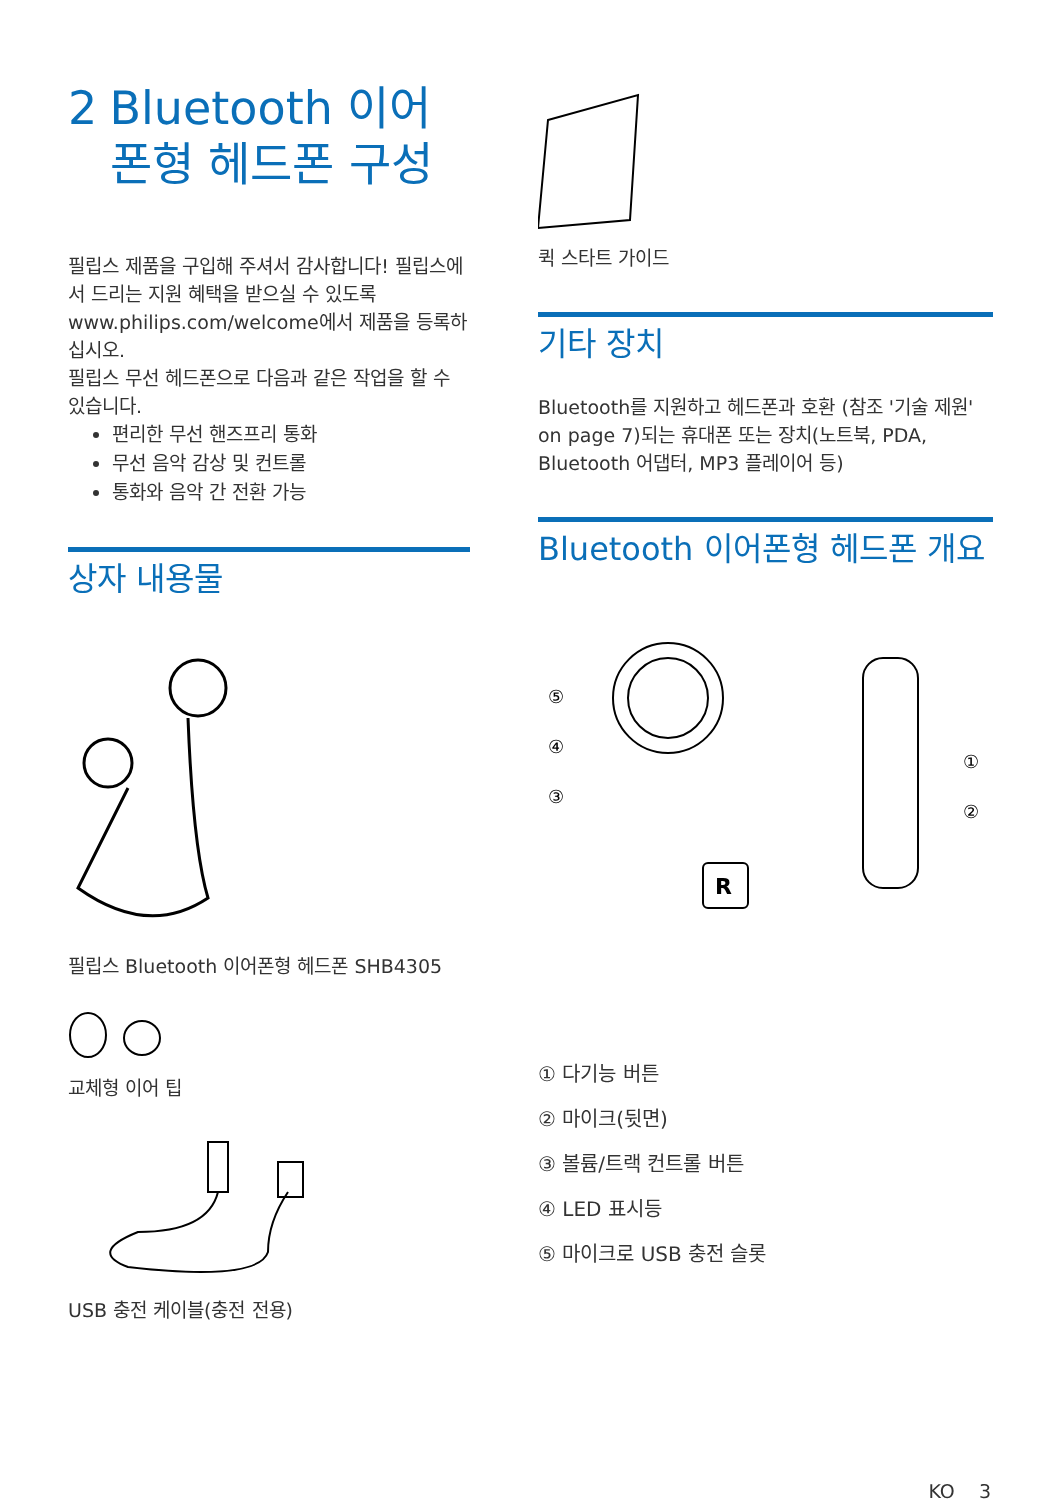2 Bluetooth 이어 폰형 헤드폰 구성
필립스 제품을 구입해 주셔서 감사합니다! 필립스에서 드리는 지원 혜택을 받으실 수 있도록 www.philips.com/welcome에서 제품을 등록하십시오.
필립스 무선 헤드폰으로 다음과 같은 작업을 할 수 있습니다.
편리한 무선 핸즈프리 통화
무선 음악 감상 및 컨트롤
통화와 음악 간 전환 가능
상자 내용물
필립스 Bluetooth 이어폰형 헤드폰 SHB4305
교체형 이어 팁
USB 충전 케이블(충전 전용)
퀵 스타트 가이드
기타 장치
Bluetooth를 지원하고 헤드폰과 호환 (참조 '기술 제원' on page 7)되는 휴대폰 또는 장치(노트북, PDA, Bluetooth 어댑터, MP3 플레이어 등)
Bluetooth 이어폰형 헤드폰 개요
R
⑤
④
③
①
②
① 다기능 버튼
② 마이크(뒷면)
③ 볼륨/트랙 컨트롤 버튼
④ LED 표시등
⑤ 마이크로 USB 충전 슬롯
KO 3